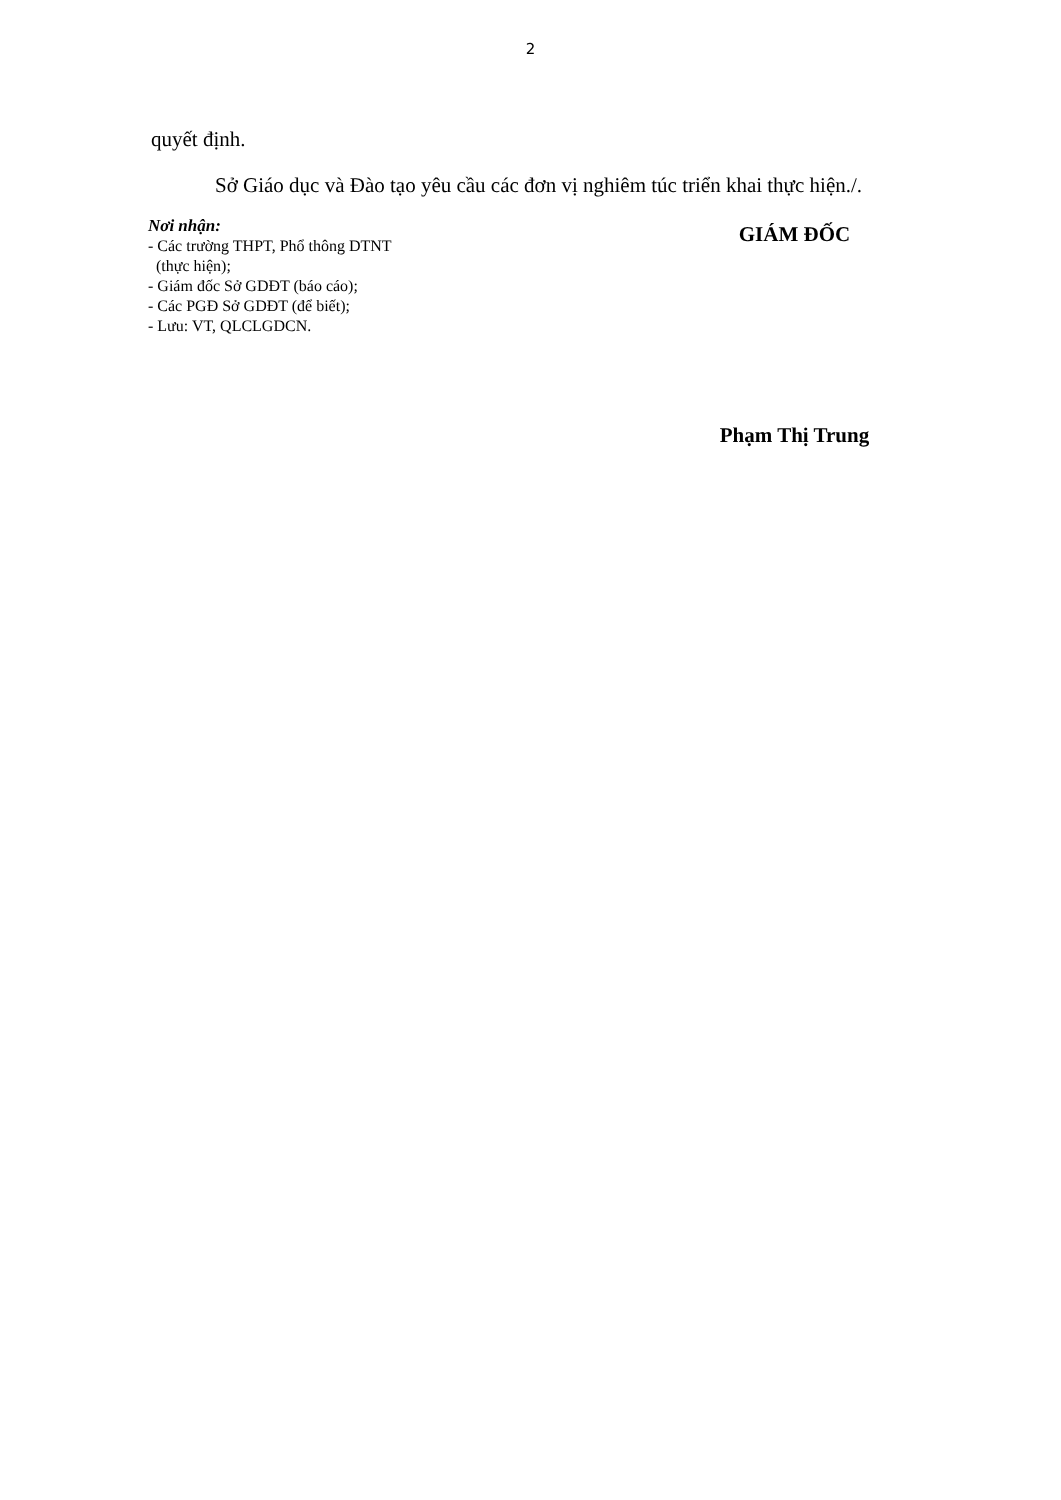2
quyết định.
Sở Giáo dục và Đào tạo yêu cầu các đơn vị nghiêm túc triển khai thực hiện./.
Nơi nhận:
- Các trường THPT, Phổ thông DTNT
(thực hiện);
- Giám đốc Sở GDĐT (báo cáo);
- Các PGĐ Sở GDĐT (để biết);
- Lưu: VT, QLCLGDCN.
GIÁM ĐỐC
Phạm Thị Trung